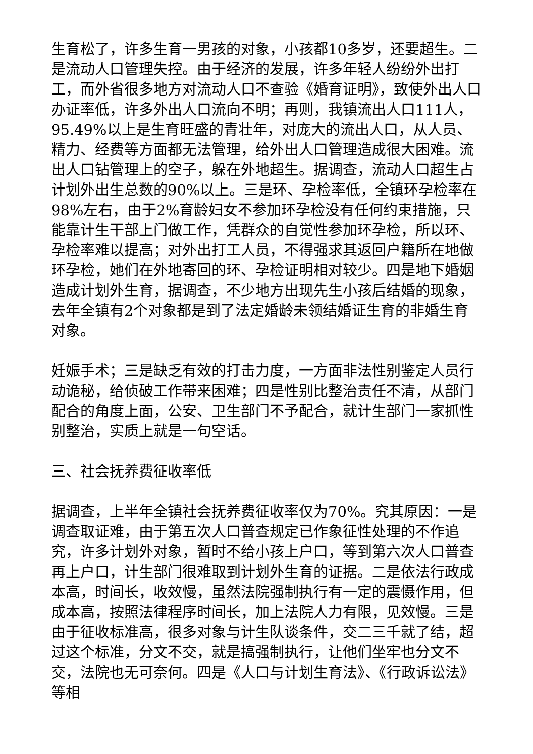生育松了，许多生育一男孩的对象，小孩都10多岁，还要超生。二是流动人口管理失控。由于经济的发展，许多年轻人纷纷外出打工，而外省很多地方对流动人口不查验《婚育证明》，致使外出人口办证率低，许多外出人口流向不明；再则，我镇流出人口111人，95.49%以上是生育旺盛的青壮年，对庞大的流出人口，从人员、精力、经费等方面都无法管理，给外出人口管理造成很大困难。流出人口钻管理上的空子，躲在外地超生。据调查，流动人口超生占计划外出生总数的90%以上。三是环、孕检率低，全镇环孕检率在98%左右，由于2%育龄妇女不参加环孕检没有任何约束措施，只能靠计生干部上门做工作，凭群众的自觉性参加环孕检，所以环、孕检率难以提高；对外出打工人员，不得强求其返回户籍所在地做环孕检，她们在外地寄回的环、孕检证明相对较少。四是地下婚姻造成计划外生育，据调查，不少地方出现先生小孩后结婚的现象，去年全镇有2个对象都是到了法定婚龄未领结婚证生育的非婚生育对象。
妊娠手术；三是缺乏有效的打击力度，一方面非法性别鉴定人员行动诡秘，给侦破工作带来困难；四是性别比整治责任不清，从部门配合的角度上面，公安、卫生部门不予配合，就计生部门一家抓性别整治，实质上就是一句空话。
三、社会抚养费征收率低
据调查，上半年全镇社会抚养费征收率仅为70%。究其原因：一是调查取证难，由于第五次人口普查规定已作象征性处理的不作追究，许多计划外对象，暂时不给小孩上户口，等到第六次人口普查再上户口，计生部门很难取到计划外生育的证据。二是依法行政成本高，时间长，收效慢，虽然法院强制执行有一定的震慑作用，但成本高，按照法律程序时间长，加上法院人力有限，见效慢。三是由于征收标准高，很多对象与计生队谈条件，交二三千就了结，超过这个标准，分文不交，就是搞强制执行，让他们坐牢也分文不交，法院也无可奈何。四是《人口与计划生育法》、《行政诉讼法》等相